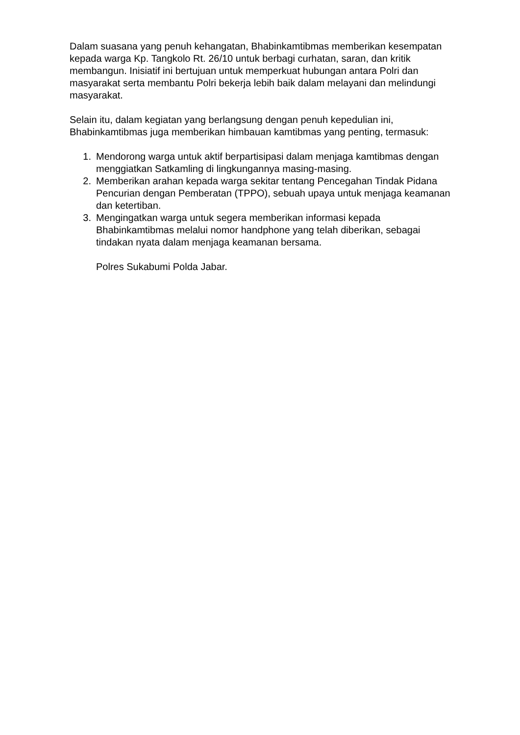Dalam suasana yang penuh kehangatan, Bhabinkamtibmas memberikan kesempatan kepada warga Kp. Tangkolo Rt. 26/10 untuk berbagi curhatan, saran, dan kritik membangun. Inisiatif ini bertujuan untuk memperkuat hubungan antara Polri dan masyarakat serta membantu Polri bekerja lebih baik dalam melayani dan melindungi masyarakat.
Selain itu, dalam kegiatan yang berlangsung dengan penuh kepedulian ini, Bhabinkamtibmas juga memberikan himbauan kamtibmas yang penting, termasuk:
1. Mendorong warga untuk aktif berpartisipasi dalam menjaga kamtibmas dengan menggiatkan Satkamling di lingkungannya masing-masing.
2. Memberikan arahan kepada warga sekitar tentang Pencegahan Tindak Pidana Pencurian dengan Pemberatan (TPPO), sebuah upaya untuk menjaga keamanan dan ketertiban.
3. Mengingatkan warga untuk segera memberikan informasi kepada Bhabinkamtibmas melalui nomor handphone yang telah diberikan, sebagai tindakan nyata dalam menjaga keamanan bersama.
Polres Sukabumi Polda Jabar.